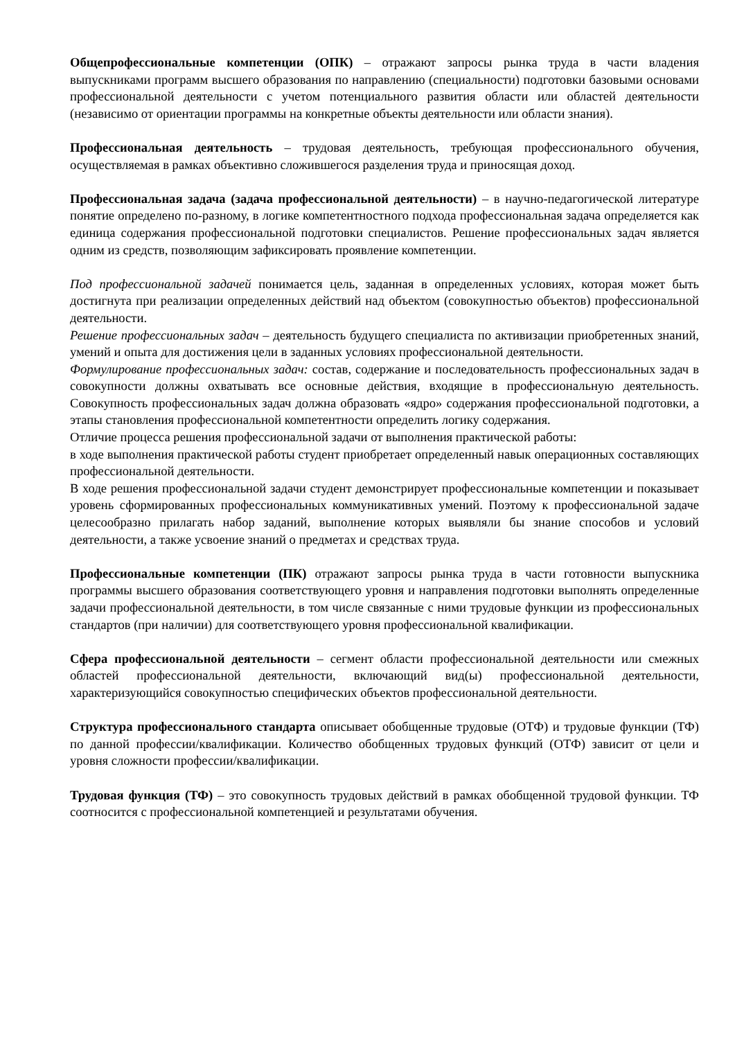Общепрофессиональные компетенции (ОПК) – отражают запросы рынка труда в части владения выпускниками программ высшего образования по направлению (специальности) подготовки базовыми основами профессиональной деятельности с учетом потенциального развития области или областей деятельности (независимо от ориентации программы на конкретные объекты деятельности или области знания).
Профессиональная деятельность – трудовая деятельность, требующая профессионального обучения, осуществляемая в рамках объективно сложившегося разделения труда и приносящая доход.
Профессиональная задача (задача профессиональной деятельности) – в научно-педагогической литературе понятие определено по-разному, в логике компетентностного подхода профессиональная задача определяется как единица содержания профессиональной подготовки специалистов. Решение профессиональных задач является одним из средств, позволяющим зафиксировать проявление компетенции.
Под профессиональной задачей понимается цель, заданная в определенных условиях, которая может быть достигнута при реализации определенных действий над объектом (совокупностью объектов) профессиональной деятельности.
Решение профессиональных задач – деятельность будущего специалиста по активизации приобретенных знаний, умений и опыта для достижения цели в заданных условиях профессиональной деятельности.
Формулирование профессиональных задач: состав, содержание и последовательность профессиональных задач в совокупности должны охватывать все основные действия, входящие в профессиональную деятельность. Совокупность профессиональных задач должна образовать «ядро» содержания профессиональной подготовки, а этапы становления профессиональной компетентности определить логику содержания.
Отличие процесса решения профессиональной задачи от выполнения практической работы:
в ходе выполнения практической работы студент приобретает определенный навык операционных составляющих профессиональной деятельности.
В ходе решения профессиональной задачи студент демонстрирует профессиональные компетенции и показывает уровень сформированных профессиональных коммуникативных умений. Поэтому к профессиональной задаче целесообразно прилагать набор заданий, выполнение которых выявляли бы знание способов и условий деятельности, а также усвоение знаний о предметах и средствах труда.
Профессиональные компетенции (ПК) отражают запросы рынка труда в части готовности выпускника программы высшего образования соответствующего уровня и направления подготовки выполнять определенные задачи профессиональной деятельности, в том числе связанные с ними трудовые функции из профессиональных стандартов (при наличии) для соответствующего уровня профессиональной квалификации.
Сфера профессиональной деятельности – сегмент области профессиональной деятельности или смежных областей профессиональной деятельности, включающий вид(ы) профессиональной деятельности, характеризующийся совокупностью специфических объектов профессиональной деятельности.
Структура профессионального стандарта описывает обобщенные трудовые (ОТФ) и трудовые функции (ТФ) по данной профессии/квалификации. Количество обобщенных трудовых функций (ОТФ) зависит от цели и уровня сложности профессии/квалификации.
Трудовая функция (ТФ) – это совокупность трудовых действий в рамках обобщенной трудовой функции. ТФ соотносится с профессиональной компетенцией и результатами обучения.